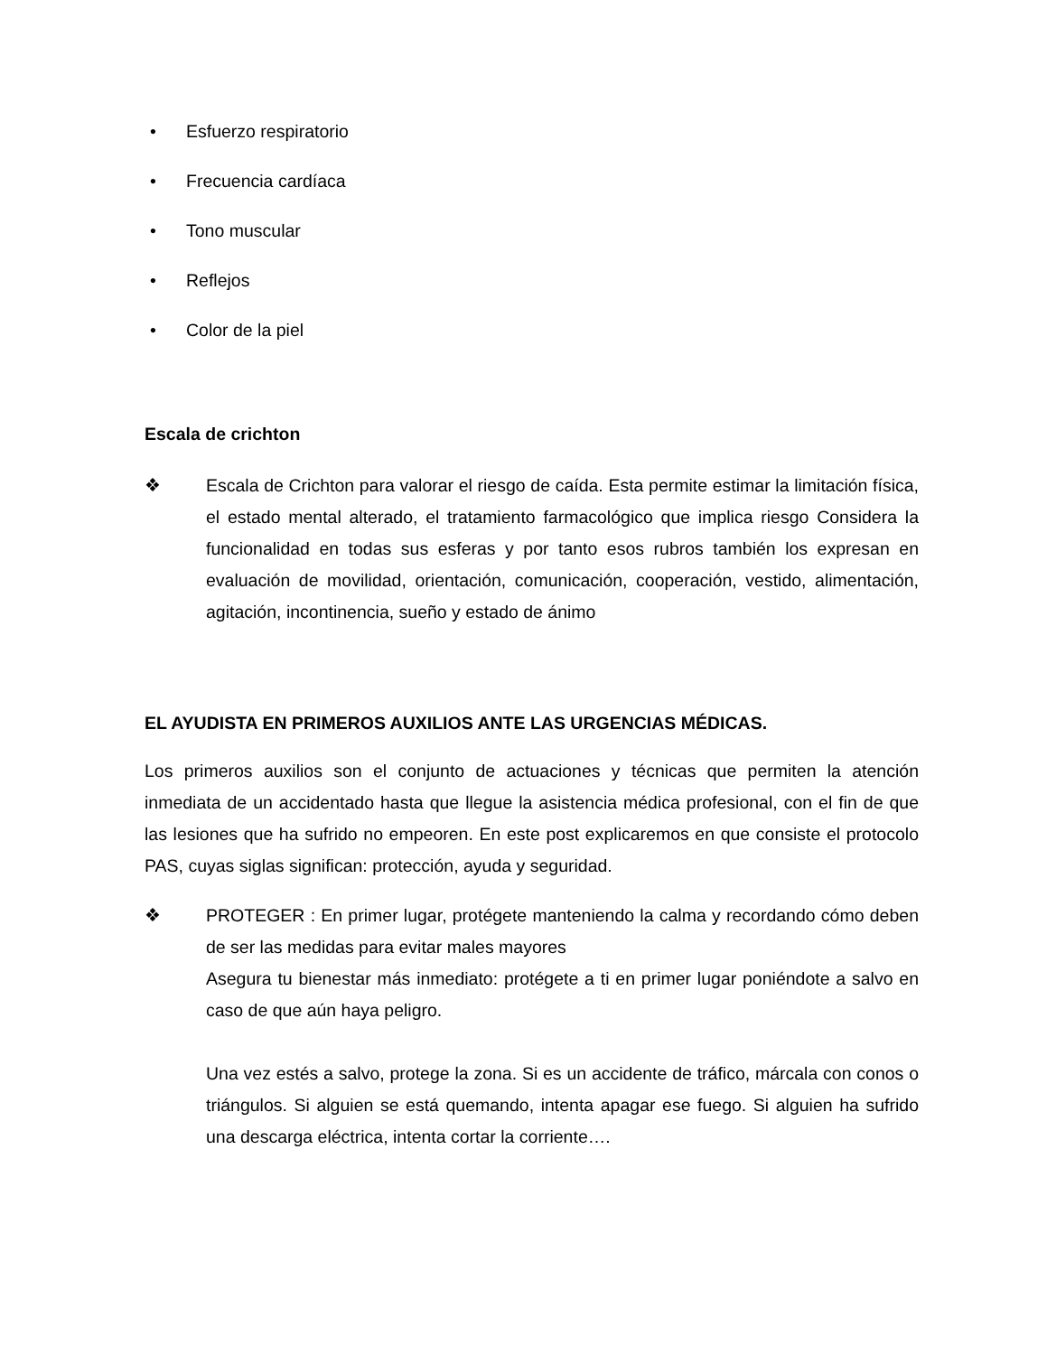• Esfuerzo respiratorio
• Frecuencia cardíaca
• Tono muscular
• Reflejos
• Color de la piel
Escala de crichton
❖ Escala de Crichton para valorar el riesgo de caída. Esta permite estimar la limitación física, el estado mental alterado, el tratamiento farmacológico que implica riesgo Considera la funcionalidad en todas sus esferas y por tanto esos rubros también los expresan en evaluación de movilidad, orientación, comunicación, cooperación, vestido, alimentación, agitación, incontinencia, sueño y estado de ánimo
EL AYUDISTA EN PRIMEROS AUXILIOS ANTE LAS URGENCIAS MÉDICAS.
Los primeros auxilios son el conjunto de actuaciones y técnicas que permiten la atención inmediata de un accidentado hasta que llegue la asistencia médica profesional, con el fin de que las lesiones que ha sufrido no empeoren. En este post explicaremos en que consiste el protocolo PAS, cuyas siglas significan: protección, ayuda y seguridad.
❖ PROTEGER : En primer lugar, protégete manteniendo la calma y recordando cómo deben de ser las medidas para evitar males mayores
Asegura tu bienestar más inmediato: protégete a ti en primer lugar poniéndote a salvo en caso de que aún haya peligro.
Una vez estés a salvo, protege la zona. Si es un accidente de tráfico, márcala con conos o triángulos. Si alguien se está quemando, intenta apagar ese fuego. Si alguien ha sufrido una descarga eléctrica, intenta cortar la corriente….